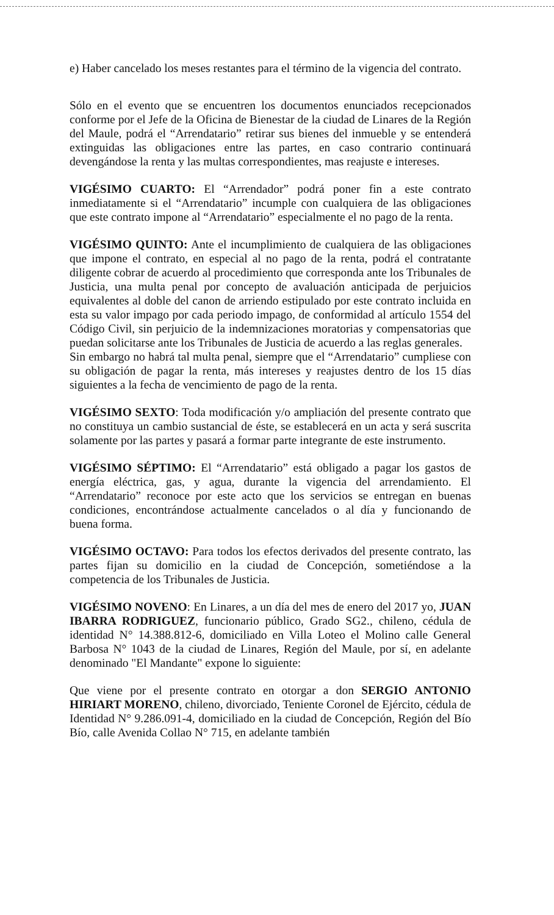e) Haber cancelado los meses restantes para el término de la vigencia del contrato.
Sólo en el evento que se encuentren los documentos enunciados recepcionados conforme por el Jefe de la Oficina de Bienestar de la ciudad de Linares de la Región del Maule, podrá el “Arrendatario” retirar sus bienes del inmueble y se entenderá extinguidas las obligaciones entre las partes, en caso contrario continuará devengándose la renta y las multas correspondientes, mas reajuste e intereses.
VIGÉSIMO CUARTO: El “Arrendador” podrá poner fin a este contrato inmediatamente si el “Arrendatario” incumple con cualquiera de las obligaciones que este contrato impone al “Arrendatario” especialmente el no pago de la renta.
VIGÉSIMO QUINTO: Ante el incumplimiento de cualquiera de las obligaciones que impone el contrato, en especial al no pago de la renta, podrá el contratante diligente cobrar de acuerdo al procedimiento que corresponda ante los Tribunales de Justicia, una multa penal por concepto de avaluación anticipada de perjuicios equivalentes al doble del canon de arriendo estipulado por este contrato incluida en esta su valor impago por cada periodo impago, de conformidad al artículo 1554 del Código Civil, sin perjuicio de la indemnizaciones moratorias y compensatorias que puedan solicitarse ante los Tribunales de Justicia de acuerdo a las reglas generales.
Sin embargo no habrá tal multa penal, siempre que el “Arrendatario” cumpliese con su obligación de pagar la renta, más intereses y reajustes dentro de los 15 días siguientes a la fecha de vencimiento de pago de la renta.
VIGÉSIMO SEXTO: Toda modificación y/o ampliación del presente contrato que no constituya un cambio sustancial de éste, se establecerá en un acta y será suscrita solamente por las partes y pasará a formar parte integrante de este instrumento.
VIGÉSIMO SÉPTIMO: El “Arrendatario” está obligado a pagar los gastos de energía eléctrica, gas, y agua, durante la vigencia del arrendamiento. El “Arrendatario” reconoce por este acto que los servicios se entregan en buenas condiciones, encontrándose actualmente cancelados o al día y funcionando de buena forma.
VIGÉSIMO OCTAVO: Para todos los efectos derivados del presente contrato, las partes fijan su domicilio en la ciudad de Concepción, sometiéndose a la competencia de los Tribunales de Justicia.
VIGÉSIMO NOVENO: En Linares, a un día del mes de enero del 2017 yo, JUAN IBARRA RODRIGUEZ, funcionario público, Grado SG2., chileno, cédula de identidad N° 14.388.812-6, domiciliado en Villa Loteo el Molino calle General Barbosa N° 1043 de la ciudad de Linares, Región del Maule, por sí, en adelante denominado "El Mandante" expone lo siguiente:
Que viene por el presente contrato en otorgar a don SERGIO ANTONIO HIRIART MORENO, chileno, divorciado, Teniente Coronel de Ejército, cédula de Identidad N° 9.286.091-4, domiciliado en la ciudad de Concepción, Región del Bío Bío, calle Avenida Collao N° 715, en adelante también